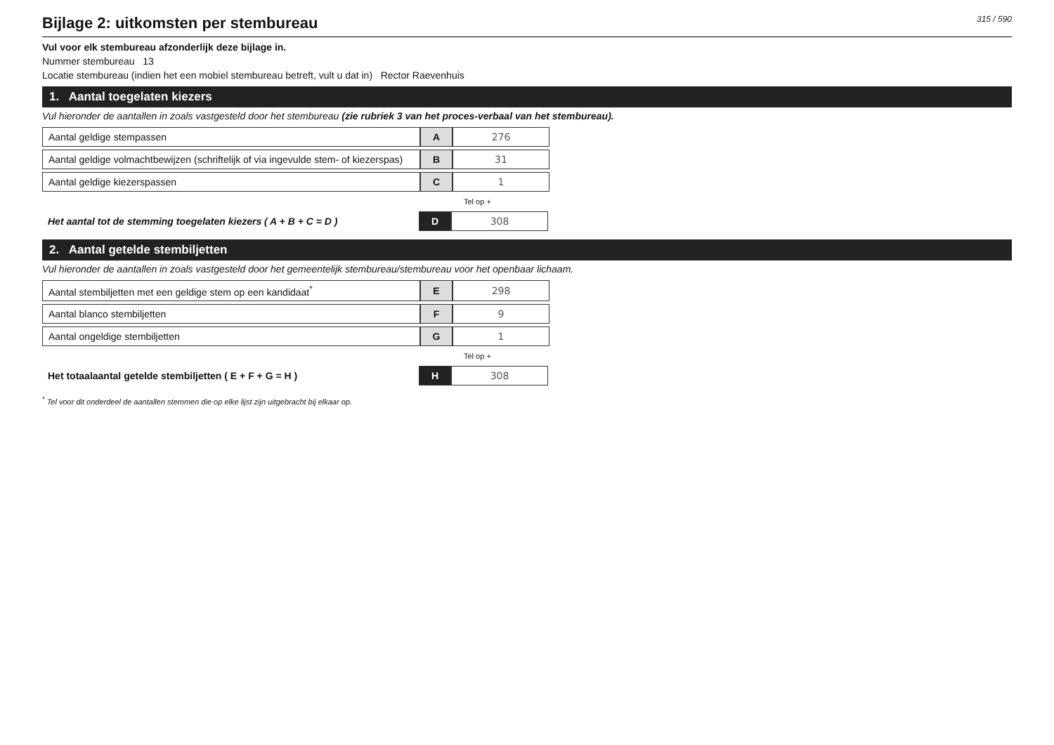315 / 590
Bijlage 2: uitkomsten per stembureau
Vul voor elk stembureau afzonderlijk deze bijlage in.
Nummer stembureau 13
Locatie stembureau (indien het een mobiel stembureau betreft, vult u dat in) Rector Raevenhuis
1. Aantal toegelaten kiezers
Vul hieronder de aantallen in zoals vastgesteld door het stembureau (zie rubriek 3 van het proces-verbaal van het stembureau).
| Aantal geldige stempassen | A | 276 |
| Aantal geldige volmachtbewijzen (schriftelijk of via ingevulde stem- of kiezerspas) | B | 31 |
| Aantal geldige kiezerspassen | C | 1 |
Tel op +
| Het aantal tot de stemming toegelaten kiezers ( A + B + C = D ) | D | 308 |
2. Aantal getelde stembiljetten
Vul hieronder de aantallen in zoals vastgesteld door het gemeentelijk stembureau/stembureau voor het openbaar lichaam.
| Aantal stembiljetten met een geldige stem op een kandidaat<sup>*</sup> | E | 298 |
| Aantal blanco stembiljetten | F | 9 |
| Aantal ongeldige stembiljetten | G | 1 |
Tel op +
| Het totaalaantal getelde stembiljetten ( E + F + G = H ) | H | 308 |
<sup>*</sup> Tel voor dit onderdeel de aantallen stemmen die op elke lijst zijn uitgebracht bij elkaar op.